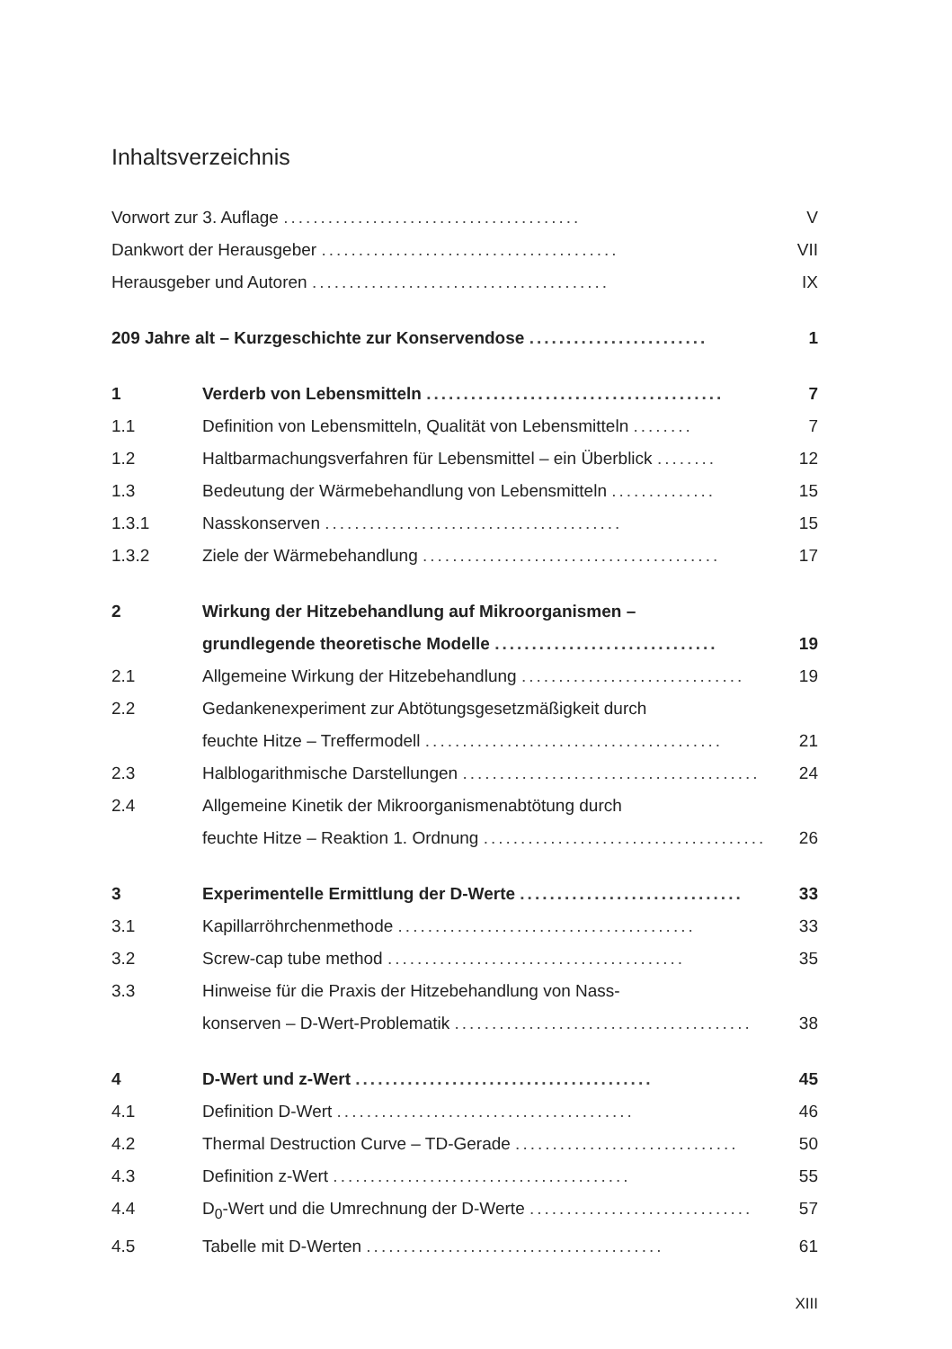Inhaltsverzeichnis
Vorwort zur 3. Auflage ........................................ V
Dankwort der Herausgeber ........................................ VII
Herausgeber und Autoren ........................................ IX
209 Jahre alt – Kurzgeschichte zur Konservendose ........................ 1
1 Verderb von Lebensmitteln ........................................ 7
1.1 Definition von Lebensmitteln, Qualität von Lebensmitteln ........ 7
1.2 Haltbarmachungsverfahren für Lebensmittel – ein Überblick ........ 12
1.3 Bedeutung der Wärmebehandlung von Lebensmitteln .............. 15
1.3.1 Nasskonserven ........................................ 15
1.3.2 Ziele der Wärmebehandlung ........................................ 17
2 Wirkung der Hitzebehandlung auf Mikroorganismen –
grundlegende theoretische Modelle .............................. 19
2.1 Allgemeine Wirkung der Hitzebehandlung .............................. 19
2.2 Gedankenexperiment zur Abtötungsgesetzmäßigkeit durch
feuchte Hitze – Treffermodell ........................................ 21
2.3 Halblogarithmische Darstellungen ........................................ 24
2.4 Allgemeine Kinetik der Mikroorganismenabtötung durch
feuchte Hitze – Reaktion 1. Ordnung ........................................ 26
3 Experimentelle Ermittlung der D-Werte .............................. 33
3.1 Kapillarröhrchenmethode ........................................ 33
3.2 Screw-cap tube method ........................................ 35
3.3 Hinweise für die Praxis der Hitzebehandlung von Nass-
konserven – D-Wert-Problematik ........................................ 38
4 D-Wert und z-Wert ........................................ 45
4.1 Definition D-Wert ........................................ 46
4.2 Thermal Destruction Curve – TD-Gerade .............................. 50
4.3 Definition z-Wert ........................................ 55
4.4 D<sub>0</sub>-Wert und die Umrechnung der D-Werte .............................. 57
4.5 Tabelle mit D-Werten ........................................ 61
XIII